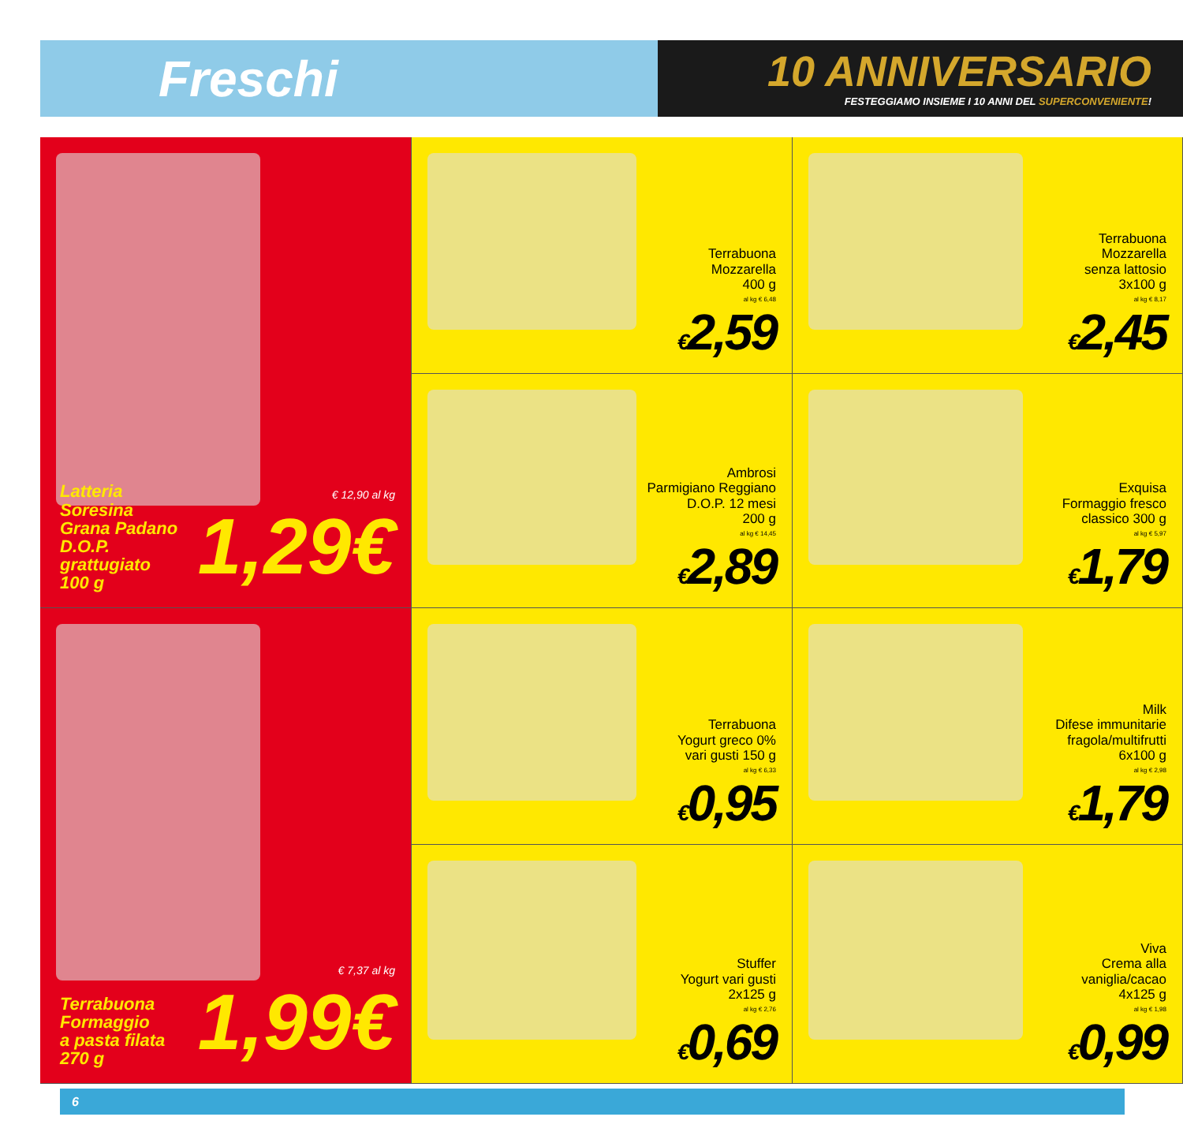Freschi
10 ANNIVERSARIO
FESTEGGIAMO INSIEME I 10 ANNI DEL SUPERCONVENIENTE!
Latteria Soresina
Grana Padano
D.O.P.
grattugiato
100 g
€ 12,90 al kg
1,29€
Terrabuona
Mozzarella
400 g
al kg € 6,48
€2,59
Terrabuona
Mozzarella
senza lattosio
3x100 g
al kg € 8,17
€2,45
Ambrosi
Parmigiano Reggiano
D.O.P. 12 mesi
200 g
al kg € 14,45
€2,89
Exquisa
Formaggio fresco
classico 300 g
al kg € 5,97
€1,79
Terrabuona
Yogurt greco 0%
vari gusti 150 g
al kg € 6,33
€0,95
Milk
Difese immunitarie
fragola/multifrutti
6x100 g
al kg € 2,98
€1,79
Terrabuona
Formaggio
a pasta filata
270 g
€ 7,37 al kg
1,99€
Stuffer
Yogurt vari gusti
2x125 g
al kg € 2,76
€0,69
Viva
Crema alla
vaniglia/cacao
4x125 g
al kg € 1,98
€0,99
6